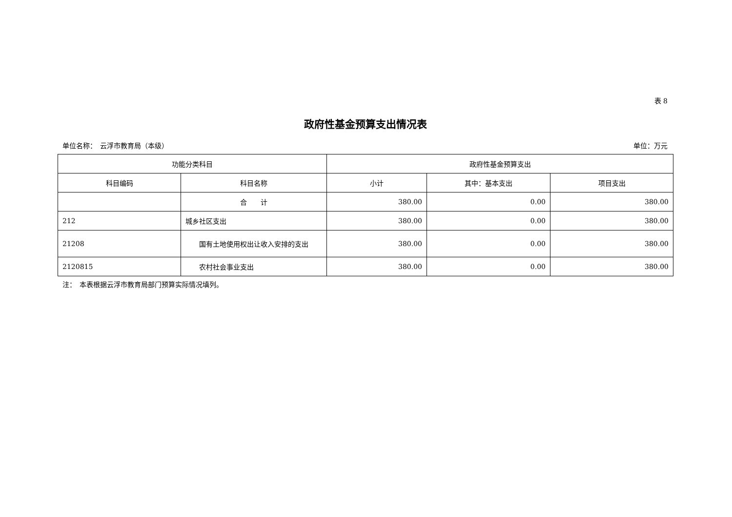表 8
政府性基金预算支出情况表
单位名称：　云浮市教育局（本级） 单位：万元
| 功能分类科目 | | 政府性基金预算支出 | | |
| --- | --- | --- | --- | --- |
| 科目编码 | 科目名称 | 小计 | 其中：基本支出 | 项目支出 |
| | 合 计 | 380.00 | 0.00 | 380.00 |
| 212 | 城乡社区支出 | 380.00 | 0.00 | 380.00 |
| 21208 | 国有土地使用权出让收入安排的支出 | 380.00 | 0.00 | 380.00 |
| 2120815 | 农村社会事业支出 | 380.00 | 0.00 | 380.00 |
注：　本表根据云浮市教育局部门预算实际情况填列。